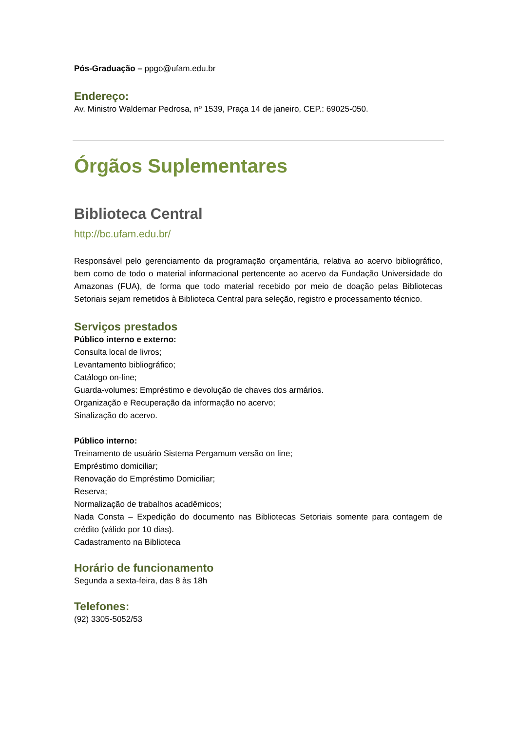Pós-Graduação – ppgo@ufam.edu.br
Endereço:
Av. Ministro Waldemar Pedrosa, nº 1539, Praça 14 de janeiro, CEP.: 69025-050.
Órgãos Suplementares
Biblioteca Central
http://bc.ufam.edu.br/
Responsável pelo gerenciamento da programação orçamentária, relativa ao acervo bibliográfico, bem como de todo o material informacional pertencente ao acervo da Fundação Universidade do Amazonas (FUA), de forma que todo material recebido por meio de doação pelas Bibliotecas Setoriais sejam remetidos à Biblioteca Central para seleção, registro e processamento técnico.
Serviços prestados
Público interno e externo:
Consulta local de livros;
Levantamento bibliográfico;
Catálogo on-line;
Guarda-volumes: Empréstimo e devolução de chaves dos armários.
Organização e Recuperação da informação no acervo;
Sinalização do acervo.
Público interno:
Treinamento de usuário Sistema Pergamum versão on line;
Empréstimo domiciliar;
Renovação do Empréstimo Domiciliar;
Reserva;
Normalização de trabalhos acadêmicos;
Nada Consta – Expedição do documento nas Bibliotecas Setoriais somente para contagem de crédito (válido por 10 dias).
Cadastramento na Biblioteca
Horário de funcionamento
Segunda a sexta-feira, das 8 às 18h
Telefones:
(92) 3305-5052/53